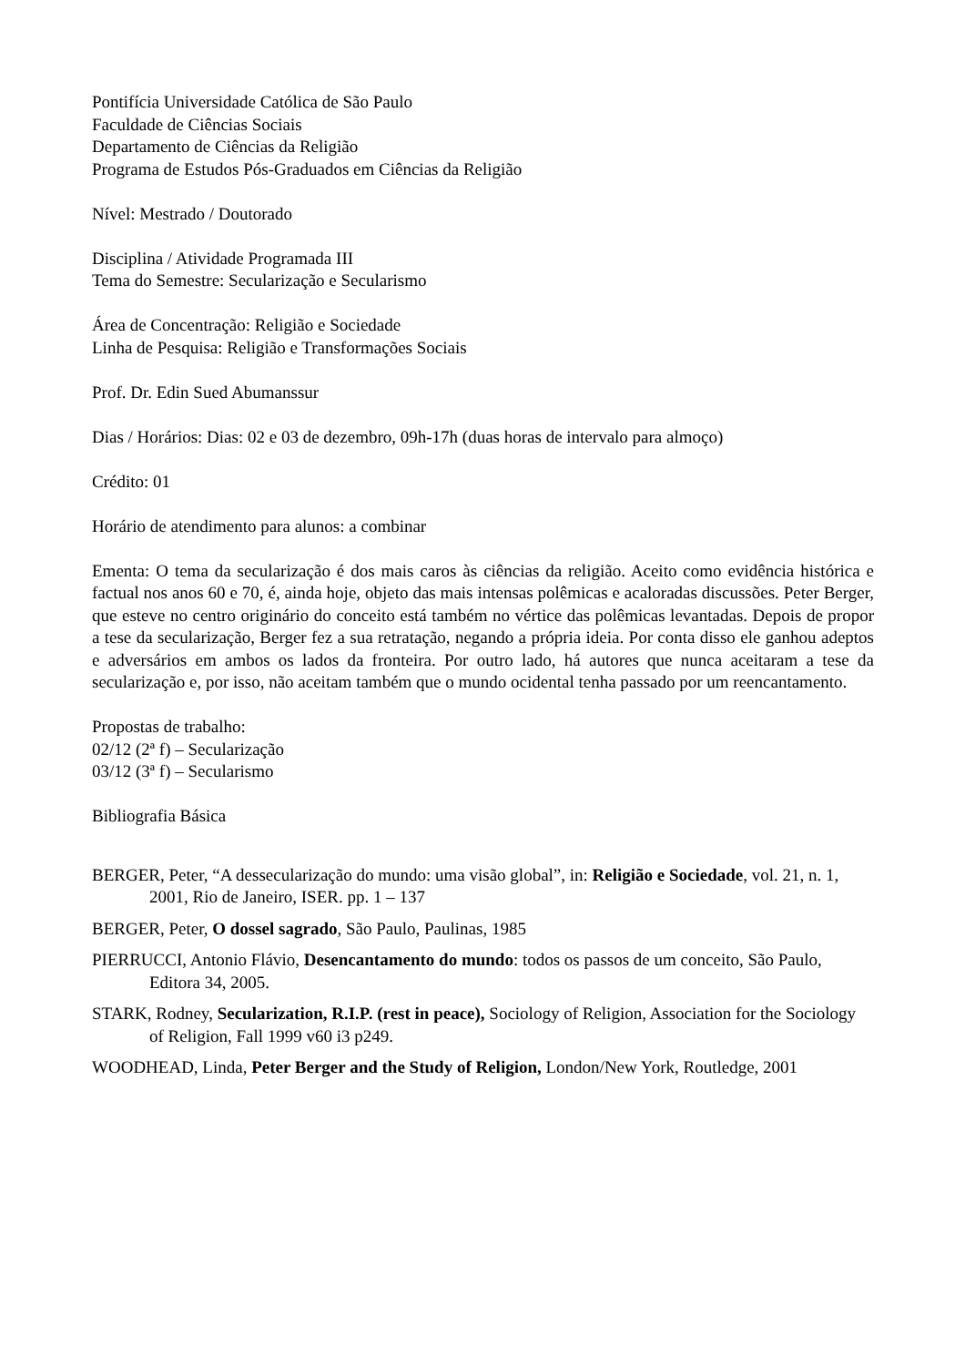Pontifícia Universidade Católica de São Paulo
Faculdade de Ciências Sociais
Departamento de Ciências da Religião
Programa de Estudos Pós-Graduados em Ciências da Religião
Nível: Mestrado / Doutorado
Disciplina / Atividade Programada III
Tema do Semestre: Secularização e Secularismo
Área de Concentração: Religião e Sociedade
Linha de Pesquisa: Religião e Transformações Sociais
Prof. Dr. Edin Sued Abumanssur
Dias / Horários: Dias: 02 e 03 de dezembro, 09h-17h (duas horas de intervalo para almoço)
Crédito: 01
Horário de atendimento para alunos: a combinar
Ementa: O tema da secularização é dos mais caros às ciências da religião. Aceito como evidência histórica e factual nos anos 60 e 70, é, ainda hoje, objeto das mais intensas polêmicas e acaloradas discussões. Peter Berger, que esteve no centro originário do conceito está também no vértice das polêmicas levantadas. Depois de propor a tese da secularização, Berger fez a sua retratação, negando a própria ideia. Por conta disso ele ganhou adeptos e adversários em ambos os lados da fronteira. Por outro lado, há autores que nunca aceitaram a tese da secularização e, por isso, não aceitam também que o mundo ocidental tenha passado por um reencantamento.
Propostas de trabalho:
02/12 (2ª f) – Secularização
03/12 (3ª f) – Secularismo
Bibliografia Básica
BERGER, Peter, “A dessecularização do mundo: uma visão global”, in: Religião e Sociedade, vol. 21, n. 1, 2001, Rio de Janeiro, ISER. pp. 1 – 137
BERGER, Peter, O dossel sagrado, São Paulo, Paulinas, 1985
PIERRUCCI, Antonio Flávio, Desencantamento do mundo: todos os passos de um conceito, São Paulo, Editora 34, 2005.
STARK, Rodney, Secularization, R.I.P. (rest in peace), Sociology of Religion, Association for the Sociology of Religion, Fall 1999 v60 i3 p249.
WOODHEAD, Linda, Peter Berger and the Study of Religion, London/New York, Routledge, 2001